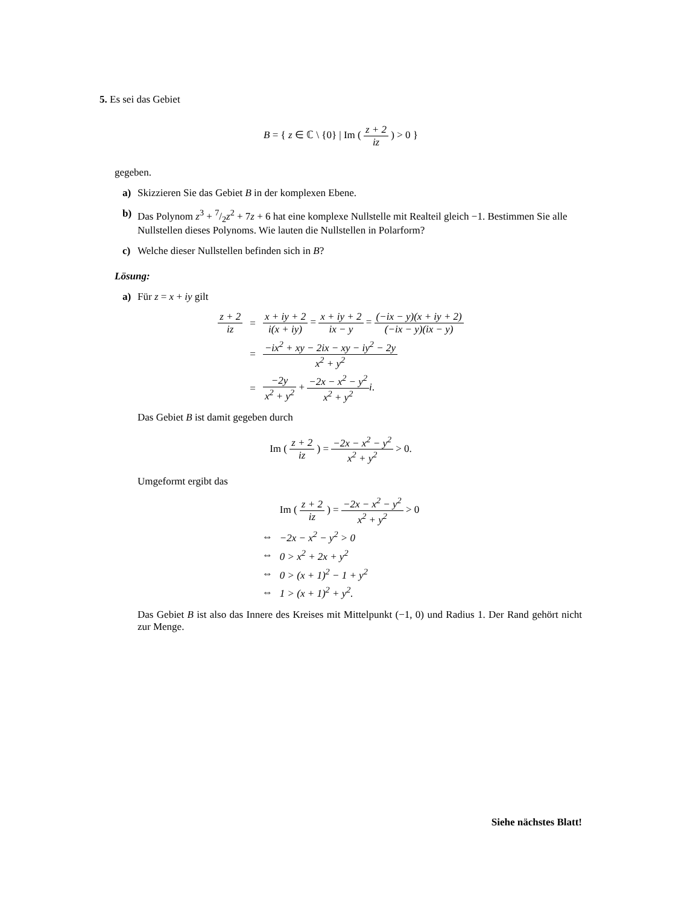5. Es sei das Gebiet
B = { z ∈ ℂ \ {0} | Im ( z + 2 iz ) > 0 }
gegeben.
a) Skizzieren Sie das Gebiet B in der komplexen Ebene.
b) Das Polynom z<sup>3</sup> + 7/2z<sup>2</sup> + 7z + 6 hat eine komplexe Nullstelle mit Realteil gleich −1. Bestimmen Sie alle Nullstellen dieses Polynoms. Wie lauten die Nullstellen in Polarform?
c) Welche dieser Nullstellen befinden sich in B?
Lösung:
a) Für z = x + iy gilt
| z + 2 iz | = | x + iy + 2 i(x + iy) = x + iy + 2 ix − y = (−ix − y)(x + iy + 2) (−ix − y)(ix − y) |
| | = | −ix<sup>2</sup> + xy − 2ix − xy − iy<sup>2</sup> − 2y x<sup>2</sup> + y<sup>2</sup> |
| | = | −2y x<sup>2</sup> + y<sup>2</sup> + −2x − x<sup>2</sup> − y<sup>2</sup> x<sup>2</sup> + y<sup>2</sup> i . |
Das Gebiet B ist damit gegeben durch
Im ( z + 2 iz ) = −2x − x<sup>2</sup> − y<sup>2</sup> x<sup>2</sup> + y<sup>2</sup> > 0.
Umgeformt ergibt das
| | Im ( z + 2 iz ) = −2x − x<sup>2</sup> − y<sup>2</sup> x<sup>2</sup> + y<sup>2</sup> > 0 |
| ⇔ | −2x − x<sup>2</sup> − y<sup>2</sup> > 0 |
| ⇔ | 0 > x<sup>2</sup> + 2x + y<sup>2</sup> |
| ⇔ | 0 > (x + 1)<sup>2</sup> − 1 + y<sup>2</sup> |
| ⇔ | 1 > (x + 1)<sup>2</sup> + y<sup>2</sup>. |
Das Gebiet B ist also das Innere des Kreises mit Mittelpunkt (−1, 0) und Radius 1. Der Rand gehört nicht zur Menge.
Siehe nächstes Blatt!